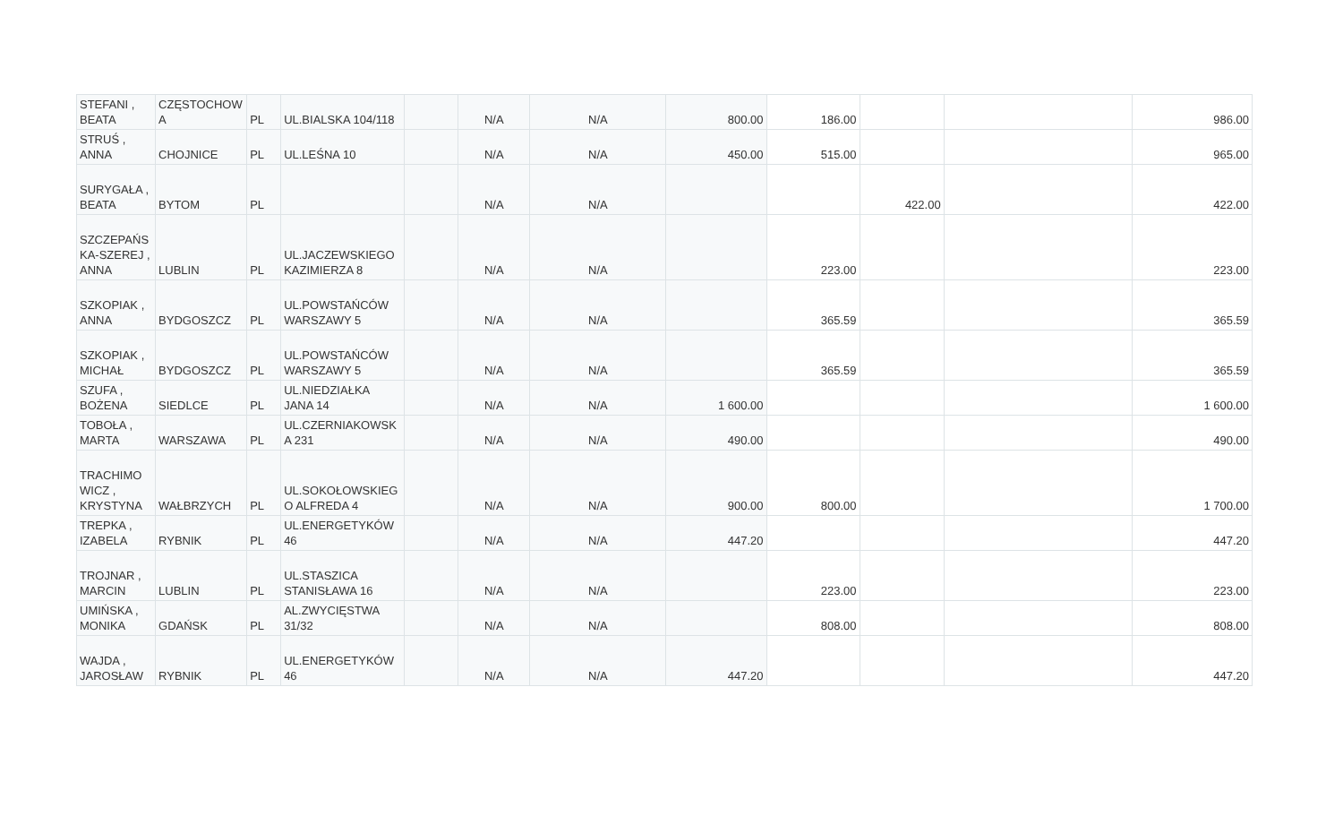| STEFANI , BEATA | CZĘSTOCHOW A | PL | UL.BIALSKA 104/118 | | N/A | N/A | 800.00 | 186.00 | | | 986.00 |
| STRUŚ , ANNA | CHOJNICE | PL | UL.LEŚNA 10 | | N/A | N/A | 450.00 | 515.00 | | | 965.00 |
| SURYGAŁA , BEATA | BYTOM | PL | | | N/A | N/A | | | 422.00 | | 422.00 |
| SZCZEPAŃS KA-SZEREJ , ANNA | LUBLIN | PL | UL.JACZEWSKIEGO KAZIMIERZA 8 | | N/A | N/A | | 223.00 | | | 223.00 |
| SZKOPIAK , ANNA | BYDGOSZCZ | PL | UL.POWSTAŃCÓW WARSZAWY 5 | | N/A | N/A | | 365.59 | | | 365.59 |
| SZKOPIAK , MICHAŁ | BYDGOSZCZ | PL | UL.POWSTAŃCÓW WARSZAWY 5 | | N/A | N/A | | 365.59 | | | 365.59 |
| SZUFA , BOŻENA | SIEDLCE | PL | UL.NIEDZIAŁKA JANA 14 | | N/A | N/A | 1 600.00 | | | | 1 600.00 |
| TOBOŁA , MARTA | WARSZAWA | PL | UL.CZERNIAKOWSK A 231 | | N/A | N/A | 490.00 | | | | 490.00 |
| TRACHIMO WICZ , KRYSTYNA | WAŁBRZYCH | PL | UL.SOKOŁOWSKIEG O ALFREDA 4 | | N/A | N/A | 900.00 | 800.00 | | | 1 700.00 |
| TREPKA , IZABELA | RYBNIK | PL | UL.ENERGETYKÓW 46 | | N/A | N/A | 447.20 | | | | 447.20 |
| TROJNAR , MARCIN | LUBLIN | PL | UL.STASZICA STANISŁAWA 16 | | N/A | N/A | | 223.00 | | | 223.00 |
| UMIŃSKA , MONIKA | GDAŃSK | PL | AL.ZWYCIĘSTWA 31/32 | | N/A | N/A | | 808.00 | | | 808.00 |
| WAJDA , JAROSŁAW | RYBNIK | PL | UL.ENERGETYKÓW 46 | | N/A | N/A | 447.20 | | | | 447.20 |